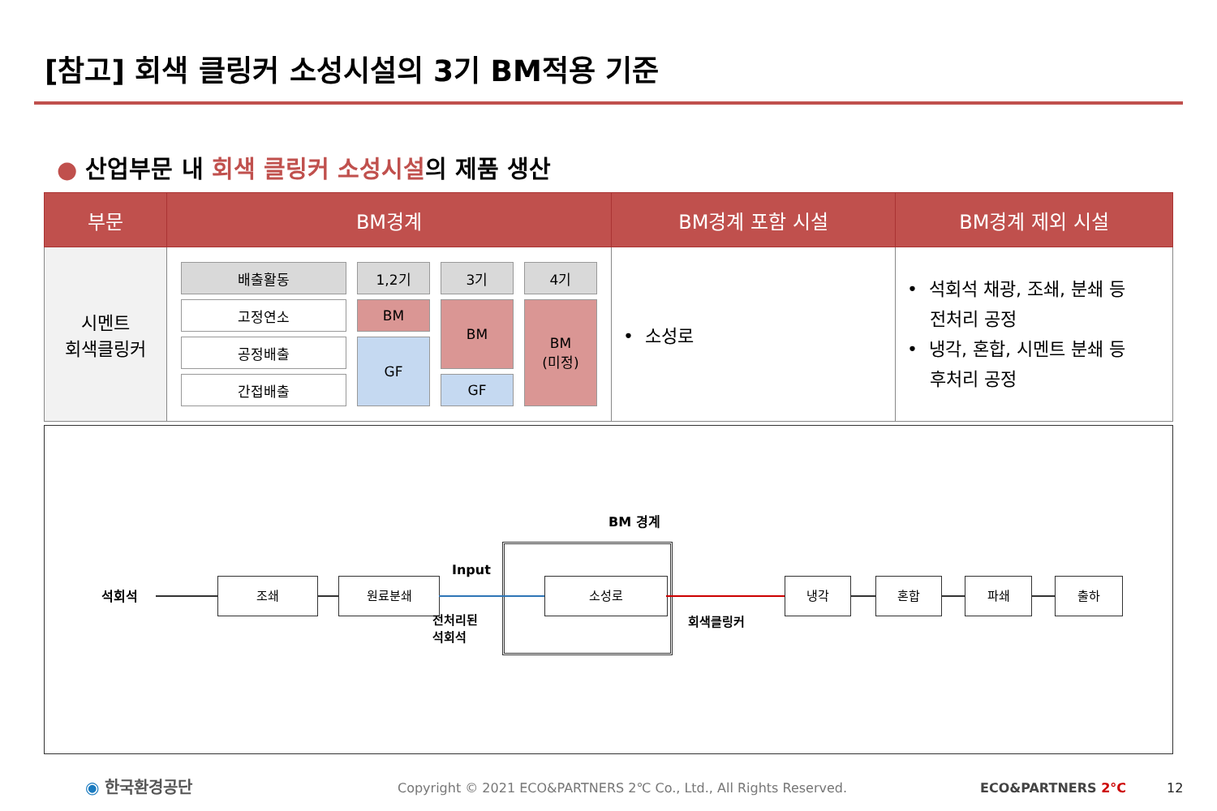[참고] 회색 클링커 소성시설의 3기 BM적용 기준
● 산업부문 내 회색 클링커 소성시설의 제품 생산
| 부문 | BM경계 | BM경계 포함 시설 | BM경계 제외 시설 |
| --- | --- | --- | --- |
| 시멘트 회색클링커 | / 배출활동 / 1,2기 / 3기 / 4기 / / 고정연소 / BM / BM / BM (미정) / / 공정배출 / GF / / / / 간접배출 / / GF / / | • 소성로 | • 석회석 채광, 조쇄, 분쇄 등 전처리 공정 • 냉각, 혼합, 시멘트 분쇄 등 후처리 공정 |
BM 경계
석회석
조쇄 원료분쇄
Input
전처리된
석회석
소성로
회색클링커
냉각 혼합 파쇄 출하
◉ 한국환경공단
Copyright © 2021 ECO&PARTNERS 2℃ Co., Ltd., All Rights Reserved.
ECO&PARTNERS 2°C 12